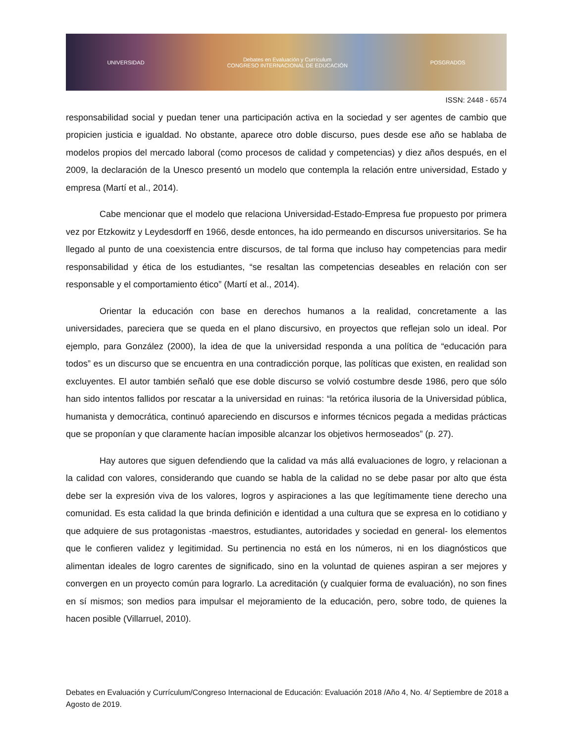UNIVERSIDAD Debates en Evaluación y Currículum
CONGRESO INTERNACIONAL DE EDUCACIÓN POSGRADOS
ISSN: 2448 - 6574
responsabilidad social y puedan tener una participación activa en la sociedad y ser agentes de cambio que propicien justicia e igualdad. No obstante, aparece otro doble discurso, pues desde ese año se hablaba de modelos propios del mercado laboral (como procesos de calidad y competencias) y diez años después, en el 2009, la declaración de la Unesco presentó un modelo que contempla la relación entre universidad, Estado y empresa (Martí et al., 2014).
Cabe mencionar que el modelo que relaciona Universidad-Estado-Empresa fue propuesto por primera vez por Etzkowitz y Leydesdorff en 1966, desde entonces, ha ido permeando en discursos universitarios. Se ha llegado al punto de una coexistencia entre discursos, de tal forma que incluso hay competencias para medir responsabilidad y ética de los estudiantes, “se resaltan las competencias deseables en relación con ser responsable y el comportamiento ético” (Martí et al., 2014).
Orientar la educación con base en derechos humanos a la realidad, concretamente a las universidades, pareciera que se queda en el plano discursivo, en proyectos que reflejan solo un ideal. Por ejemplo, para González (2000), la idea de que la universidad responda a una política de “educación para todos” es un discurso que se encuentra en una contradicción porque, las políticas que existen, en realidad son excluyentes. El autor también señaló que ese doble discurso se volvió costumbre desde 1986, pero que sólo han sido intentos fallidos por rescatar a la universidad en ruinas: “la retórica ilusoria de la Universidad pública, humanista y democrática, continuó apareciendo en discursos e informes técnicos pegada a medidas prácticas que se proponían y que claramente hacían imposible alcanzar los objetivos hermoseados” (p. 27).
Hay autores que siguen defendiendo que la calidad va más allá evaluaciones de logro, y relacionan a la calidad con valores, considerando que cuando se habla de la calidad no se debe pasar por alto que ésta debe ser la expresión viva de los valores, logros y aspiraciones a las que legítimamente tiene derecho una comunidad. Es esta calidad la que brinda definición e identidad a una cultura que se expresa en lo cotidiano y que adquiere de sus protagonistas -maestros, estudiantes, autoridades y sociedad en general- los elementos que le confieren validez y legitimidad. Su pertinencia no está en los números, ni en los diagnósticos que alimentan ideales de logro carentes de significado, sino en la voluntad de quienes aspiran a ser mejores y convergen en un proyecto común para lograrlo. La acreditación (y cualquier forma de evaluación), no son fines en sí mismos; son medios para impulsar el mejoramiento de la educación, pero, sobre todo, de quienes la hacen posible (Villarruel, 2010).
Debates en Evaluación y Currículum/Congreso Internacional de Educación: Evaluación 2018 /Año 4, No. 4/ Septiembre de 2018 a Agosto de 2019.